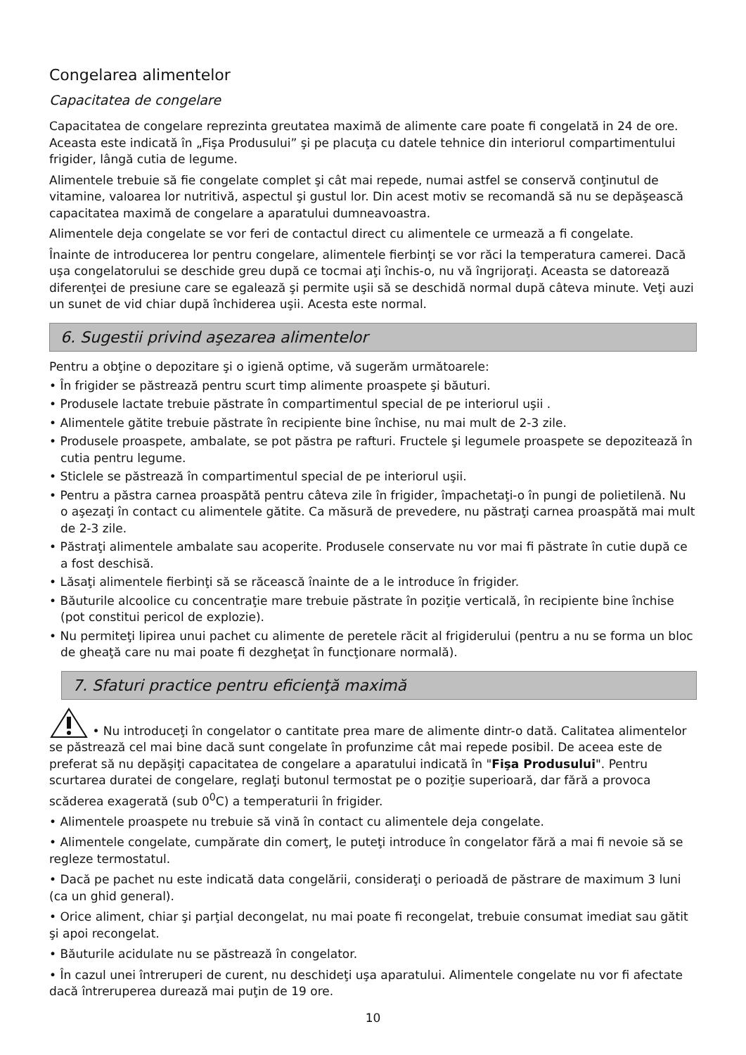Congelarea alimentelor
Capacitatea de congelare
Capacitatea de congelare reprezinta greutatea maximă de alimente care poate fi congelată in 24 de ore. Aceasta este indicată în „Fişa Produsului” şi pe placuţa cu datele tehnice din interiorul compartimentului frigider, lângă cutia de legume.
Alimentele trebuie să fie congelate complet şi cât mai repede, numai astfel se conservă conţinutul de vitamine, valoarea lor nutritivă, aspectul şi gustul lor. Din acest motiv se recomandă să nu se depăşească capacitatea maximă de congelare a aparatului dumneavoastra.
Alimentele deja congelate se vor feri de contactul direct cu alimentele ce urmează a fi congelate.
Înainte de introducerea lor pentru congelare, alimentele fierbinţi se vor răci la temperatura camerei. Dacă uşa congelatorului se deschide greu după ce tocmai aţi închis-o, nu vă îngrijoraţi. Aceasta se datorează diferenţei de presiune care se egalează şi permite uşii să se deschidă normal după câteva minute. Veţi auzi un sunet de vid chiar după închiderea uşii. Acesta este normal.
6. Sugestii privind aşezarea alimentelor
Pentru a obţine o depozitare şi o igienă optime, vă sugerăm următoarele:
• În frigider se păstrează pentru scurt timp alimente proaspete şi băuturi.
• Produsele lactate trebuie păstrate în compartimentul special de pe interiorul uşii .
• Alimentele gătite trebuie păstrate în recipiente bine închise, nu mai mult de 2-3 zile.
• Produsele proaspete, ambalate, se pot păstra pe rafturi. Fructele şi legumele proaspete se depozitează în cutia pentru legume.
• Sticlele se păstrează în compartimentul special de pe interiorul uşii.
• Pentru a păstra carnea proaspătă pentru câteva zile în frigider, împachetaţi-o în pungi de polietilenă. Nu o aşezaţi în contact cu alimentele gătite. Ca măsură de prevedere, nu păstraţi carnea proaspătă mai mult de 2-3 zile.
• Păstraţi alimentele ambalate sau acoperite. Produsele conservate nu vor mai fi păstrate în cutie după ce a fost deschisă.
• Lăsaţi alimentele fierbinţi să se răcească înainte de a le introduce în frigider.
• Băuturile alcoolice cu concentraţie mare trebuie păstrate în poziţie verticală, în recipiente bine închise (pot constitui pericol de explozie).
• Nu permiteţi lipirea unui pachet cu alimente de peretele răcit al frigiderului (pentru a nu se forma un bloc de gheaţă care nu mai poate fi dezgheţat în funcţionare normală).
7. Sfaturi practice pentru eficienţă maximă
• Nu introduceţi în congelator o cantitate prea mare de alimente dintr-o dată. Calitatea alimentelor se păstrează cel mai bine dacă sunt congelate în profunzime cât mai repede posibil. De aceea este de preferat să nu depăşiţi capacitatea de congelare a aparatului indicată în "Fişa Produsului". Pentru scurtarea duratei de congelare, reglaţi butonul termostat pe o poziţie superioară, dar fără a provoca scăderea exagerată (sub 0<sup>0</sup>C) a temperaturii în frigider.
• Alimentele proaspete nu trebuie să vină în contact cu alimentele deja congelate.
• Alimentele congelate, cumpărate din comerţ, le puteţi introduce în congelator fără a mai fi nevoie să se regleze termostatul.
• Dacă pe pachet nu este indicată data congelării, consideraţi o perioadă de păstrare de maximum 3 luni (ca un ghid general).
• Orice aliment, chiar şi parţial decongelat, nu mai poate fi recongelat, trebuie consumat imediat sau gătit şi apoi recongelat.
• Băuturile acidulate nu se păstrează în congelator.
• În cazul unei întreruperi de curent, nu deschideţi uşa aparatului. Alimentele congelate nu vor fi afectate dacă întreruperea durează mai puţin de 19 ore.
10